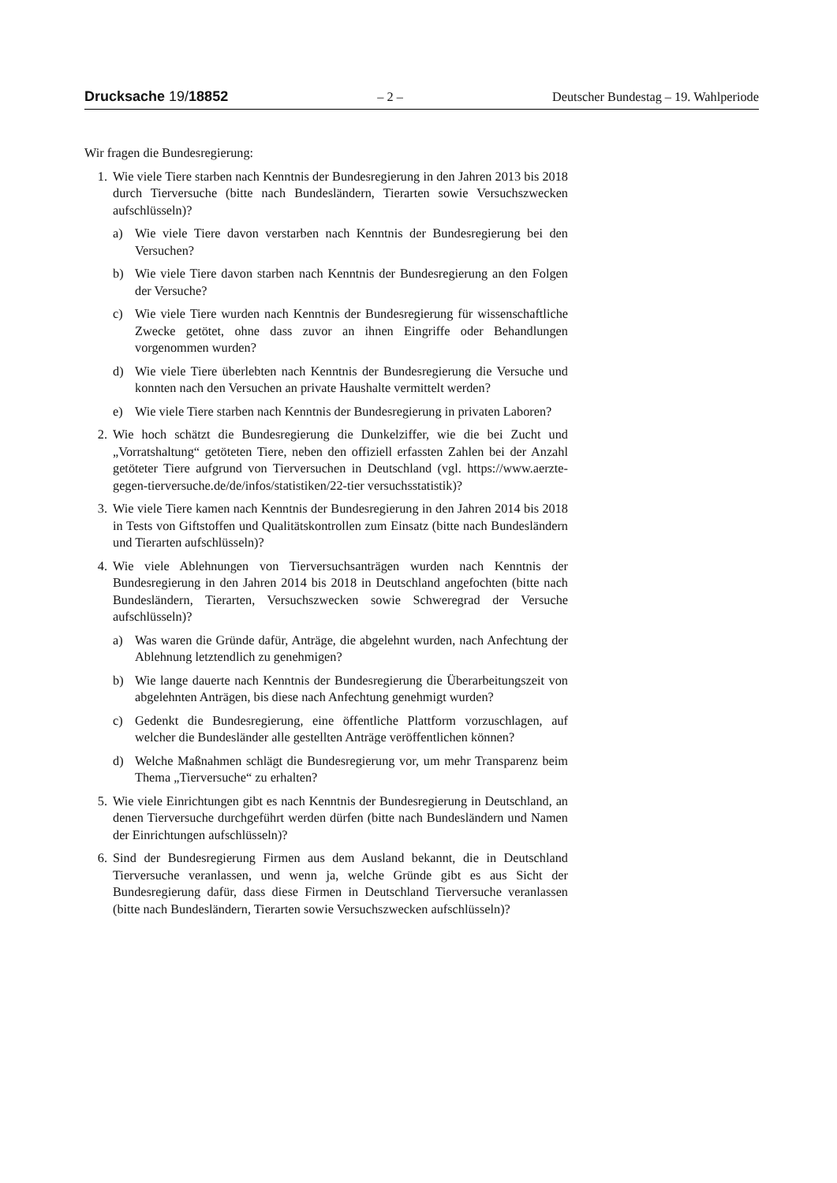Drucksache 19/18852 – 2 – Deutscher Bundestag – 19. Wahlperiode
Wir fragen die Bundesregierung:
1. Wie viele Tiere starben nach Kenntnis der Bundesregierung in den Jahren 2013 bis 2018 durch Tierversuche (bitte nach Bundesländern, Tierarten sowie Versuchszwecken aufschlüsseln)?
a) Wie viele Tiere davon verstarben nach Kenntnis der Bundesregierung bei den Versuchen?
b) Wie viele Tiere davon starben nach Kenntnis der Bundesregierung an den Folgen der Versuche?
c) Wie viele Tiere wurden nach Kenntnis der Bundesregierung für wissenschaftliche Zwecke getötet, ohne dass zuvor an ihnen Eingriffe oder Behandlungen vorgenommen wurden?
d) Wie viele Tiere überlebten nach Kenntnis der Bundesregierung die Versuche und konnten nach den Versuchen an private Haushalte vermittelt werden?
e) Wie viele Tiere starben nach Kenntnis der Bundesregierung in privaten Laboren?
2. Wie hoch schätzt die Bundesregierung die Dunkelziffer, wie die bei Zucht und „Vorratshaltung“ getöteten Tiere, neben den offiziell erfassten Zahlen bei der Anzahl getöteter Tiere aufgrund von Tierversuchen in Deutschland (vgl. https://www.aerzte-gegen-tierversuche.de/de/infos/statistiken/22-tier versuchsstatistik)?
3. Wie viele Tiere kamen nach Kenntnis der Bundesregierung in den Jahren 2014 bis 2018 in Tests von Giftstoffen und Qualitätskontrollen zum Einsatz (bitte nach Bundesländern und Tierarten aufschlüsseln)?
4. Wie viele Ablehnungen von Tierversuchsanträgen wurden nach Kenntnis der Bundesregierung in den Jahren 2014 bis 2018 in Deutschland angefochten (bitte nach Bundesländern, Tierarten, Versuchszwecken sowie Schweregrad der Versuche aufschlüsseln)?
a) Was waren die Gründe dafür, Anträge, die abgelehnt wurden, nach Anfechtung der Ablehnung letztendlich zu genehmigen?
b) Wie lange dauerte nach Kenntnis der Bundesregierung die Überarbeitungszeit von abgelehnten Anträgen, bis diese nach Anfechtung genehmigt wurden?
c) Gedenkt die Bundesregierung, eine öffentliche Plattform vorzuschlagen, auf welcher die Bundesländer alle gestellten Anträge veröffentlichen können?
d) Welche Maßnahmen schlägt die Bundesregierung vor, um mehr Transparenz beim Thema „Tierversuche“ zu erhalten?
5. Wie viele Einrichtungen gibt es nach Kenntnis der Bundesregierung in Deutschland, an denen Tierversuche durchgeführt werden dürfen (bitte nach Bundesländern und Namen der Einrichtungen aufschlüsseln)?
6. Sind der Bundesregierung Firmen aus dem Ausland bekannt, die in Deutschland Tierversuche veranlassen, und wenn ja, welche Gründe gibt es aus Sicht der Bundesregierung dafür, dass diese Firmen in Deutschland Tierversuche veranlassen (bitte nach Bundesländern, Tierarten sowie Versuchszwecken aufschlüsseln)?